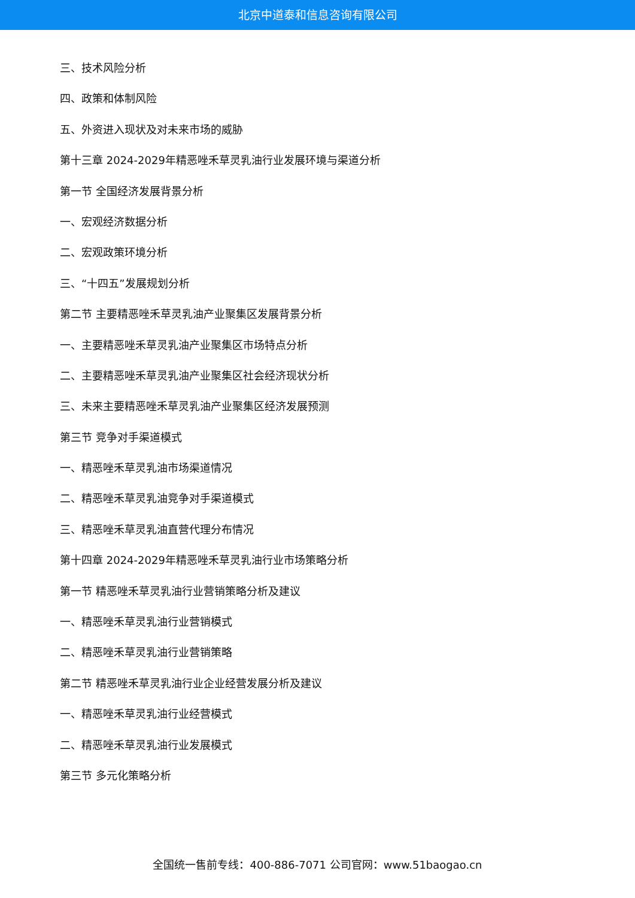北京中道泰和信息咨询有限公司
三、技术风险分析
四、政策和体制风险
五、外资进入现状及对未来市场的威胁
第十三章 2024-2029年精恶唑禾草灵乳油行业发展环境与渠道分析
第一节 全国经济发展背景分析
一、宏观经济数据分析
二、宏观政策环境分析
三、“十四五”发展规划分析
第二节 主要精恶唑禾草灵乳油产业聚集区发展背景分析
一、主要精恶唑禾草灵乳油产业聚集区市场特点分析
二、主要精恶唑禾草灵乳油产业聚集区社会经济现状分析
三、未来主要精恶唑禾草灵乳油产业聚集区经济发展预测
第三节 竞争对手渠道模式
一、精恶唑禾草灵乳油市场渠道情况
二、精恶唑禾草灵乳油竞争对手渠道模式
三、精恶唑禾草灵乳油直营代理分布情况
第十四章 2024-2029年精恶唑禾草灵乳油行业市场策略分析
第一节 精恶唑禾草灵乳油行业营销策略分析及建议
一、精恶唑禾草灵乳油行业营销模式
二、精恶唑禾草灵乳油行业营销策略
第二节 精恶唑禾草灵乳油行业企业经营发展分析及建议
一、精恶唑禾草灵乳油行业经营模式
二、精恶唑禾草灵乳油行业发展模式
第三节 多元化策略分析
全国统一售前专线：400-886-7071 公司官网：www.51baogao.cn